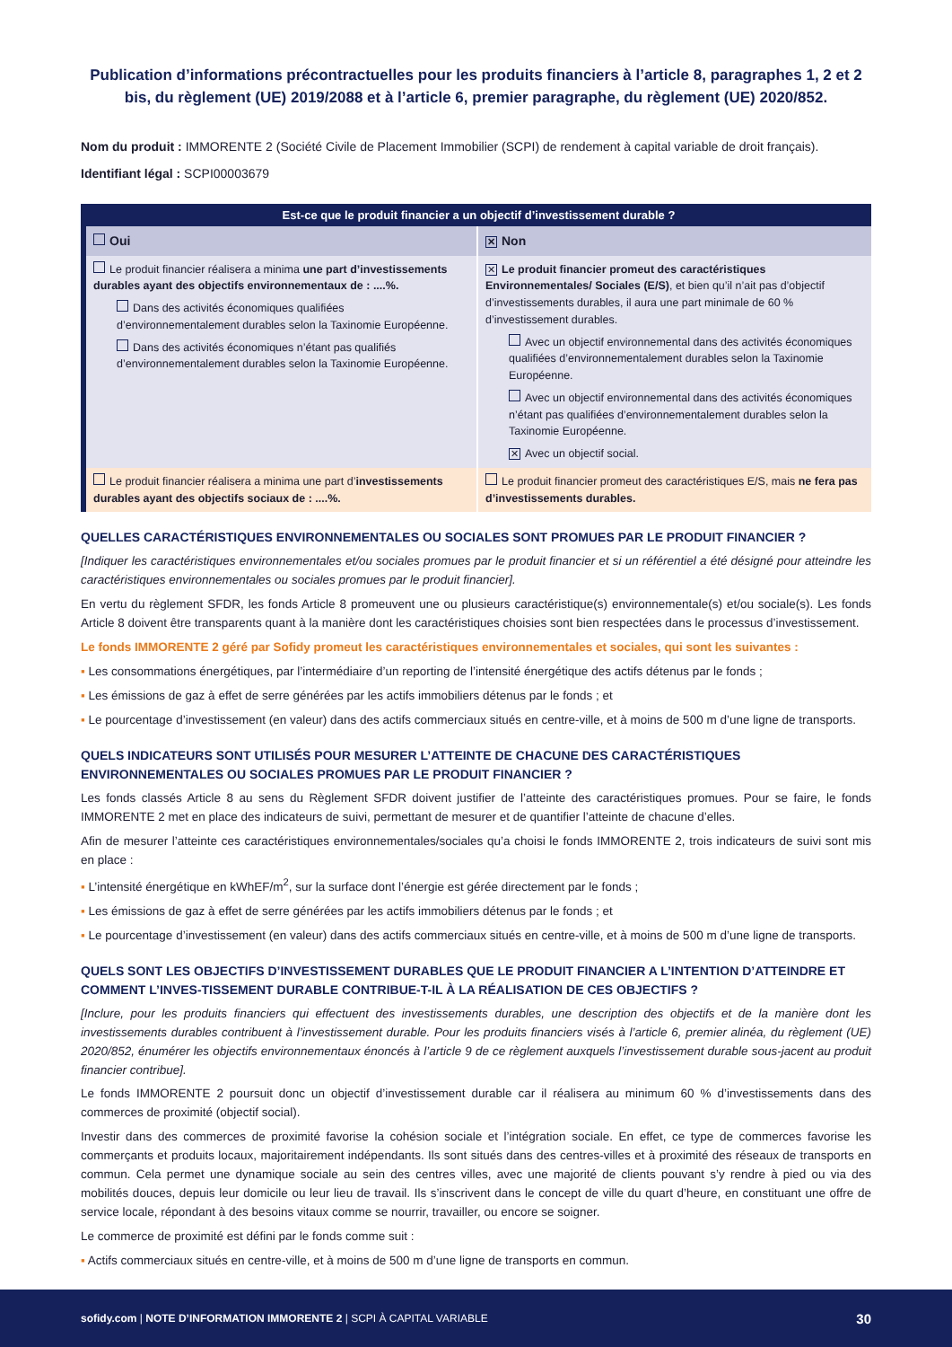Publication d’informations précontractuelles pour les produits financiers à l’article 8, paragraphes 1, 2 et 2 bis, du règlement (UE) 2019/2088 et à l’article 6, premier paragraphe, du règlement (UE) 2020/852.
Nom du produit : IMMORENTE 2 (Société Civile de Placement Immobilier (SCPI) de rendement à capital variable de droit français).
Identifiant légal : SCPI00003679
| Est-ce que le produit financier a un objectif d’investissement durable ? | |
| --- | --- |
| Oui | ✕ Non |
| Le produit financier réalisera a minima une part d’investissements durables ayant des objectifs environnementaux de : ....%. Dans des activités économiques qualifiées d’environnementalement durables selon la Taxinomie Européenne. Dans des activités économiques n’étant pas qualifiés d’environnementalement durables selon la Taxinomie Européenne. | ✕ Le produit financier promeut des caractéristiques Environnementales/ Sociales (E/S) , et bien qu’il n’ait pas d’objectif d’investissements durables, il aura une part minimale de 60 % d’investissement durables. Avec un objectif environnemental dans des activités économiques qualifiées d’environnementalement durables selon la Taxinomie Européenne. Avec un objectif environnemental dans des activités économiques n’étant pas qualifiées d’environnementalement durables selon la Taxinomie Européenne. ✕ Avec un objectif social. |
| Le produit financier réalisera a minima une part d’ investissements durables ayant des objectifs sociaux de : ....%. | Le produit financier promeut des caractéristiques E/S, mais ne fera pas d’investissements durables. |
QUELLES CARACTÉRISTIQUES ENVIRONNEMENTALES OU SOCIALES SONT PROMUES PAR LE PRODUIT FINANCIER ?
[Indiquer les caractéristiques environnementales et/ou sociales promues par le produit financier et si un référentiel a été désigné pour atteindre les caractéristiques environnementales ou sociales promues par le produit financier].
En vertu du règlement SFDR, les fonds Article 8 promeuvent une ou plusieurs caractéristique(s) environnementale(s) et/ou sociale(s). Les fonds Article 8 doivent être transparents quant à la manière dont les caractéristiques choisies sont bien respectées dans le processus d’investissement.
Le fonds IMMORENTE 2 géré par Sofidy promeut les caractéristiques environnementales et sociales, qui sont les suivantes :
▪ Les consommations énergétiques, par l’intermédiaire d’un reporting de l’intensité énergétique des actifs détenus par le fonds ;
▪ Les émissions de gaz à effet de serre générées par les actifs immobiliers détenus par le fonds ; et
▪ Le pourcentage d’investissement (en valeur) dans des actifs commerciaux situés en centre-ville, et à moins de 500 m d’une ligne de transports.
QUELS INDICATEURS SONT UTILISÉS POUR MESURER L’ATTEINTE DE CHACUNE DES CARACTÉRISTIQUES ENVIRONNEMENTALES OU SOCIALES PROMUES PAR LE PRODUIT FINANCIER ?
Les fonds classés Article 8 au sens du Règlement SFDR doivent justifier de l’atteinte des caractéristiques promues. Pour se faire, le fonds IMMORENTE 2 met en place des indicateurs de suivi, permettant de mesurer et de quantifier l’atteinte de chacune d’elles.
Afin de mesurer l’atteinte ces caractéristiques environnementales/sociales qu’a choisi le fonds IMMORENTE 2, trois indicateurs de suivi sont mis en place :
▪ L’intensité énergétique en kWhEF/m<sup>2</sup>, sur la surface dont l’énergie est gérée directement par le fonds ;
▪ Les émissions de gaz à effet de serre générées par les actifs immobiliers détenus par le fonds ; et
▪ Le pourcentage d’investissement (en valeur) dans des actifs commerciaux situés en centre-ville, et à moins de 500 m d’une ligne de transports.
QUELS SONT LES OBJECTIFS D’INVESTISSEMENT DURABLES QUE LE PRODUIT FINANCIER A L’INTENTION D’ATTEINDRE ET COMMENT L’INVES-TISSEMENT DURABLE CONTRIBUE-T-IL À LA RÉALISATION DE CES OBJECTIFS ?
[Inclure, pour les produits financiers qui effectuent des investissements durables, une description des objectifs et de la manière dont les investissements durables contribuent à l’investissement durable. Pour les produits financiers visés à l’article 6, premier alinéa, du règlement (UE) 2020/852, énumérer les objectifs environnementaux énoncés à l’article 9 de ce règlement auxquels l’investissement durable sous-jacent au produit financier contribue].
Le fonds IMMORENTE 2 poursuit donc un objectif d’investissement durable car il réalisera au minimum 60 % d’investissements dans des commerces de proximité (objectif social).
Investir dans des commerces de proximité favorise la cohésion sociale et l’intégration sociale. En effet, ce type de commerces favorise les commerçants et produits locaux, majoritairement indépendants. Ils sont situés dans des centres-villes et à proximité des réseaux de transports en commun. Cela permet une dynamique sociale au sein des centres villes, avec une majorité de clients pouvant s’y rendre à pied ou via des mobilités douces, depuis leur domicile ou leur lieu de travail. Ils s’inscrivent dans le concept de ville du quart d’heure, en constituant une offre de service locale, répondant à des besoins vitaux comme se nourrir, travailler, ou encore se soigner.
Le commerce de proximité est défini par le fonds comme suit :
▪ Actifs commerciaux situés en centre-ville, et à moins de 500 m d’une ligne de transports en commun.
sofidy.com | NOTE D’INFORMATION IMMORENTE 2 | SCPI À CAPITAL VARIABLE 30